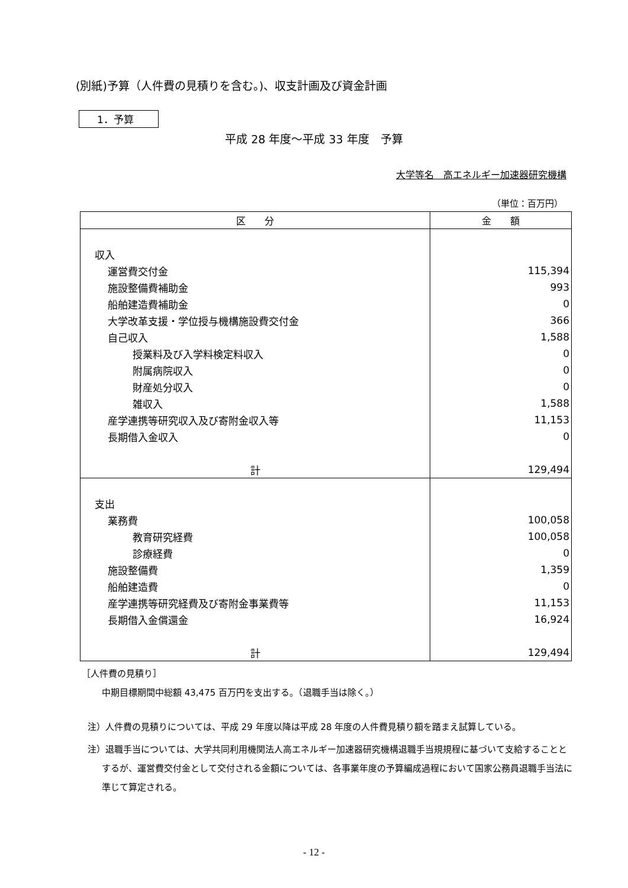(別紙)予算（人件費の見積りを含む。)、収支計画及び資金計画
1．予算
平成 28 年度～平成 33 年度　予算
大学等名　高エネルギー加速器研究機構
（単位：百万円）
| 区 分 | 金 額 |
| --- | --- |
| 収入 | |
| 運営費交付金 | 115,394 |
| 施設整備費補助金 | 993 |
| 船舶建造費補助金 | 0 |
| 大学改革支援・学位授与機構施設費交付金 | 366 |
| 自己収入 | 1,588 |
| 授業料及び入学料検定料収入 | 0 |
| 附属病院収入 | 0 |
| 財産処分収入 | 0 |
| 雑収入 | 1,588 |
| 産学連携等研究収入及び寄附金収入等 | 11,153 |
| 長期借入金収入 | 0 |
| 計 | 129,494 |
| 支出 | |
| 業務費 | 100,058 |
| 教育研究経費 | 100,058 |
| 診療経費 | 0 |
| 施設整備費 | 1,359 |
| 船舶建造費 | 0 |
| 産学連携等研究経費及び寄附金事業費等 | 11,153 |
| 長期借入金償還金 | 16,924 |
| 計 | 129,494 |
［人件費の見積り］
中期目標期間中総額 43,475 百万円を支出する。（退職手当は除く。）
注）人件費の見積りについては、平成 29 年度以降は平成 28 年度の人件費見積り額を踏まえ試算している。
注）退職手当については、大学共同利用機関法人高エネルギー加速器研究機構退職手当規規程に基づいて支給することとするが、運営費交付金として交付される金額については、各事業年度の予算編成過程において国家公務員退職手当法に準じて算定される。
- 12 -